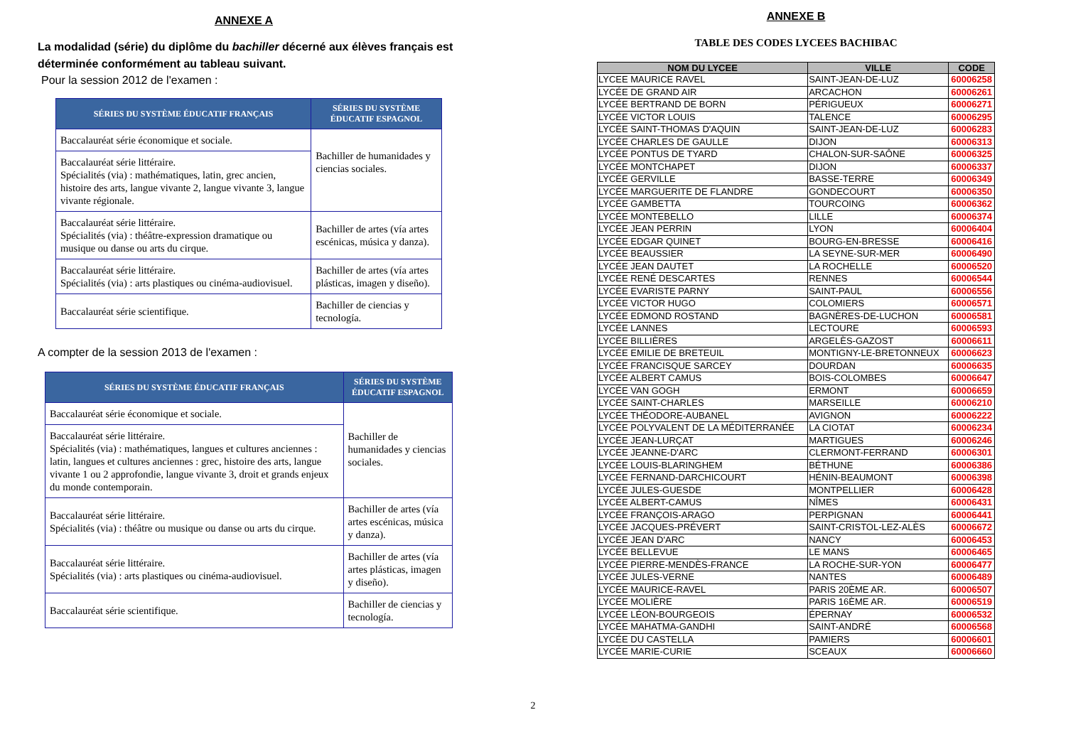ANNEXE A
La modalidad (série) du diplôme du bachiller décerné aux élèves français est déterminée conformément au tableau suivant.
Pour la session 2012 de l'examen :
| SÉRIES DU SYSTÈME ÉDUCATIF FRANÇAIS | SÉRIES DU SYSTÈME ÉDUCATIF ESPAGNOL |
| --- | --- |
| Baccalauréat série économique et sociale. | Bachiller de humanidades y ciencias sociales. |
| Baccalauréat série littéraire. Spécialités (via) : mathématiques, latin, grec ancien, histoire des arts, langue vivante 2, langue vivante 3, langue vivante régionale. | |
| Baccalauréat série littéraire. Spécialités (via) : théâtre-expression dramatique ou musique ou danse ou arts du cirque. | Bachiller de artes (vía artes escénicas, música y danza). |
| Baccalauréat série littéraire. Spécialités (via) : arts plastiques ou cinéma-audiovisuel. | Bachiller de artes (vía artes plásticas, imagen y diseño). |
| Baccalauréat série scientifique. | Bachiller de ciencias y tecnología. |
A compter de la session 2013 de l'examen :
| SÉRIES DU SYSTÈME ÉDUCATIF FRANÇAIS | SÉRIES DU SYSTÈME ÉDUCATIF ESPAGNOL |
| --- | --- |
| Baccalauréat série économique et sociale. | Bachiller de humanidades y ciencias sociales. |
| Baccalauréat série littéraire. Spécialités (via) : mathématiques, langues et cultures anciennes : latin, langues et cultures anciennes : grec, histoire des arts, langue vivante 1 ou 2 approfondie, langue vivante 3, droit et grands enjeux du monde contemporain. | |
| Baccalauréat série littéraire. Spécialités (via) : théâtre ou musique ou danse ou arts du cirque. | Bachiller de artes (vía artes escénicas, música y danza). |
| Baccalauréat série littéraire. Spécialités (via) : arts plastiques ou cinéma-audiovisuel. | Bachiller de artes (vía artes plásticas, imagen y diseño). |
| Baccalauréat série scientifique. | Bachiller de ciencias y tecnología. |
ANNEXE B
TABLE DES CODES LYCEES BACHIBAC
| NOM DU LYCEE | VILLE | CODE |
| --- | --- | --- |
| LYCEE MAURICE RAVEL | SAINT-JEAN-DE-LUZ | 60006258 |
| LYCÉE DE GRAND AIR | ARCACHON | 60006261 |
| LYCÉE BERTRAND DE BORN | PÉRIGUEUX | 60006271 |
| LYCÉE VICTOR LOUIS | TALENCE | 60006295 |
| LYCÉE SAINT-THOMAS D'AQUIN | SAINT-JEAN-DE-LUZ | 60006283 |
| LYCÉE CHARLES DE GAULLE | DIJON | 60006313 |
| LYCÉE PONTUS DE TYARD | CHALON-SUR-SAÔNE | 60006325 |
| LYCÉE MONTCHAPET | DIJON | 60006337 |
| LYCÉE GERVILLE | BASSE-TERRE | 60006349 |
| LYCÉE MARGUERITE DE FLANDRE | GONDECOURT | 60006350 |
| LYCÉE GAMBETTA | TOURCOING | 60006362 |
| LYCÉE MONTEBELLO | LILLE | 60006374 |
| LYCÉE JEAN PERRIN | LYON | 60006404 |
| LYCÉE EDGAR QUINET | BOURG-EN-BRESSE | 60006416 |
| LYCÉE BEAUSSIER | LA SEYNE-SUR-MER | 60006490 |
| LYCÉE JEAN DAUTET | LA ROCHELLE | 60006520 |
| LYCÉE RENÉ DESCARTES | RENNES | 60006544 |
| LYCÉE EVARISTE PARNY | SAINT-PAUL | 60006556 |
| LYCÉE VICTOR HUGO | COLOMIERS | 60006571 |
| LYCÉE EDMOND ROSTAND | BAGNÈRES-DE-LUCHON | 60006581 |
| LYCÉE LANNES | LECTOURE | 60006593 |
| LYCÉE BILLIÈRES | ARGELÈS-GAZOST | 60006611 |
| LYCÉE EMILIE DE BRETEUIL | MONTIGNY-LE-BRETONNEUX | 60006623 |
| LYCÉE FRANCISQUE SARCEY | DOURDAN | 60006635 |
| LYCÉE ALBERT CAMUS | BOIS-COLOMBES | 60006647 |
| LYCÉE VAN GOGH | ERMONT | 60006659 |
| LYCÉE SAINT-CHARLES | MARSEILLE | 60006210 |
| LYCÉE THÉODORE-AUBANEL | AVIGNON | 60006222 |
| LYCÉE POLYVALENT DE LA MÉDITERRANÉE | LA CIOTAT | 60006234 |
| LYCÉE JEAN-LURÇAT | MARTIGUES | 60006246 |
| LYCÉE JEANNE-D'ARC | CLERMONT-FERRAND | 60006301 |
| LYCÉE LOUIS-BLARINGHEM | BÉTHUNE | 60006386 |
| LYCÉE FERNAND-DARCHICOURT | HÉNIN-BEAUMONT | 60006398 |
| LYCÉE JULES-GUESDE | MONTPELLIER | 60006428 |
| LYCÉE ALBERT-CAMUS | NÎMES | 60006431 |
| LYCÉE FRANÇOIS-ARAGO | PERPIGNAN | 60006441 |
| LYCÉE JACQUES-PRÉVERT | SAINT-CRISTOL-LEZ-ALÈS | 60006672 |
| LYCÉE JEAN D'ARC | NANCY | 60006453 |
| LYCÉE BELLEVUE | LE MANS | 60006465 |
| LYCÉE PIERRE-MENDÈS-FRANCE | LA ROCHE-SUR-YON | 60006477 |
| LYCÉE JULES-VERNE | NANTES | 60006489 |
| LYCÉE MAURICE-RAVEL | PARIS 20ÈME AR. | 60006507 |
| LYCÉE MOLIÈRE | PARIS 16ÈME AR. | 60006519 |
| LYCÉE LÉON-BOURGEOIS | ÉPERNAY | 60006532 |
| LYCÉE MAHATMA-GANDHI | SAINT-ANDRÉ | 60006568 |
| LYCÉE DU CASTELLA | PAMIERS | 60006601 |
| LYCÉE MARIE-CURIE | SCEAUX | 60006660 |
2